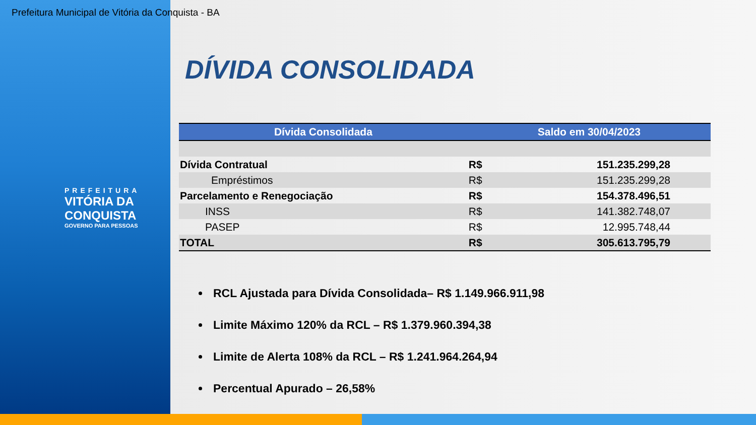Prefeitura Municipal de Vitória da Conquista - BA
PREFEITURA
VITÓRIA DA
CONQUISTA
GOVERNO PARA PESSOAS
DÍVIDA CONSOLIDADA
| Dívida Consolidada | Saldo em 30/04/2023 | |
| --- | --- | --- |
| Dívida Contratual | R$ | 151.235.299,28 |
| Empréstimos | R$ | 151.235.299,28 |
| Parcelamento e Renegociação | R$ | 154.378.496,51 |
| INSS | R$ | 141.382.748,07 |
| PASEP | R$ | 12.995.748,44 |
| TOTAL | R$ | 305.613.795,79 |
RCL Ajustada para Dívida Consolidada– R$ 1.149.966.911,98
Limite Máximo 120% da RCL – R$ 1.379.960.394,38
Limite de Alerta 108% da RCL – R$ 1.241.964.264,94
Percentual Apurado – 26,58%